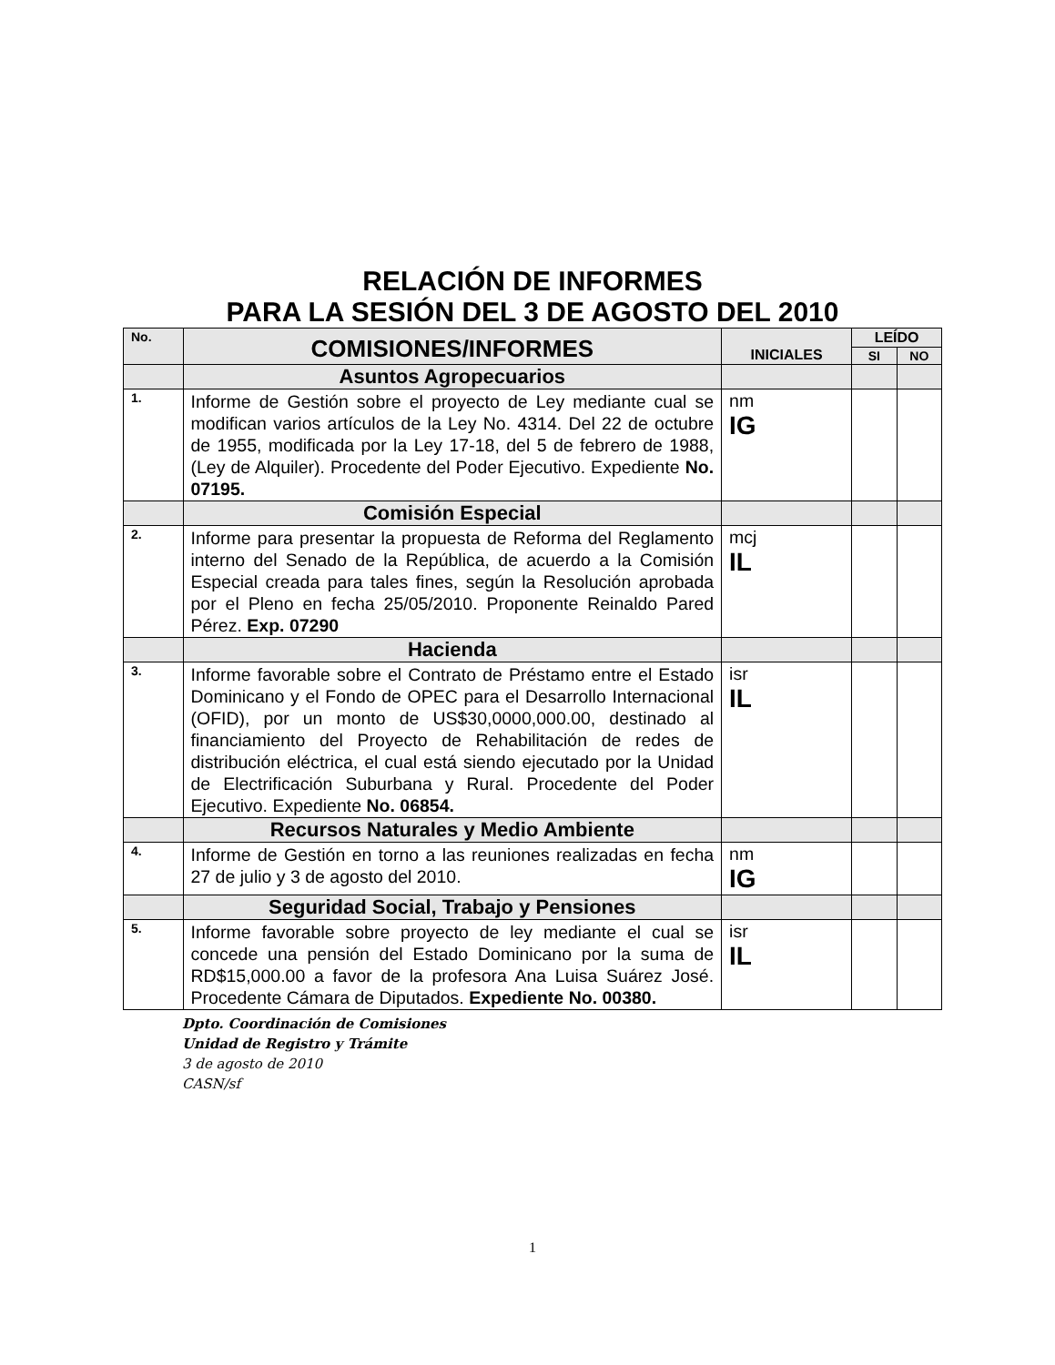RELACIÓN DE INFORMES
PARA LA SESIÓN DEL 3 DE AGOSTO DEL 2010
| No. | COMISIONES/INFORMES | INICIALES | LEÍDO | |
| --- | --- | --- | --- | --- |
| | | | SI | NO |
| | Asuntos Agropecuarios | | | |
| 1. | Informe de Gestión sobre el proyecto de Ley mediante cual se modifican varios artículos de la Ley No. 4314. Del 22 de octubre de 1955, modificada por la Ley 17-18, del 5 de febrero de 1988,(Ley de Alquiler). Procedente del Poder Ejecutivo. Expediente No. 07195. | nm IG | | |
| | Comisión Especial | | | |
| 2. | Informe para presentar la propuesta de Reforma del Reglamento interno del Senado de la República, de acuerdo a la Comisión Especial creada para tales fines, según la Resolución aprobada por el Pleno en fecha 25/05/2010. Proponente Reinaldo Pared Pérez. Exp. 07290 | mcj IL | | |
| | Hacienda | | | |
| 3. | Informe favorable sobre el Contrato de Préstamo entre el Estado Dominicano y el Fondo de OPEC para el Desarrollo Internacional (OFID), por un monto de US$30,0000,000.00, destinado al financiamiento del Proyecto de Rehabilitación de redes de distribución eléctrica, el cual está siendo ejecutado por la Unidad de Electrificación Suburbana y Rural. Procedente del Poder Ejecutivo. Expediente No. 06854. | isr IL | | |
| | Recursos Naturales y Medio Ambiente | | | |
| 4. | Informe de Gestión en torno a las reuniones realizadas en fecha 27 de julio y 3 de agosto del 2010. | nm IG | | |
| | Seguridad Social, Trabajo y Pensiones | | | |
| 5. | Informe favorable sobre proyecto de ley mediante el cual se concede una pensión del Estado Dominicano por la suma de RD$15,000.00 a favor de la profesora Ana Luisa Suárez José. Procedente Cámara de Diputados. Expediente No. 00380. | isr IL | | |
Dpto. Coordinación de Comisiones
Unidad de Registro y Trámite
3 de agosto de 2010
CASN/sf
1